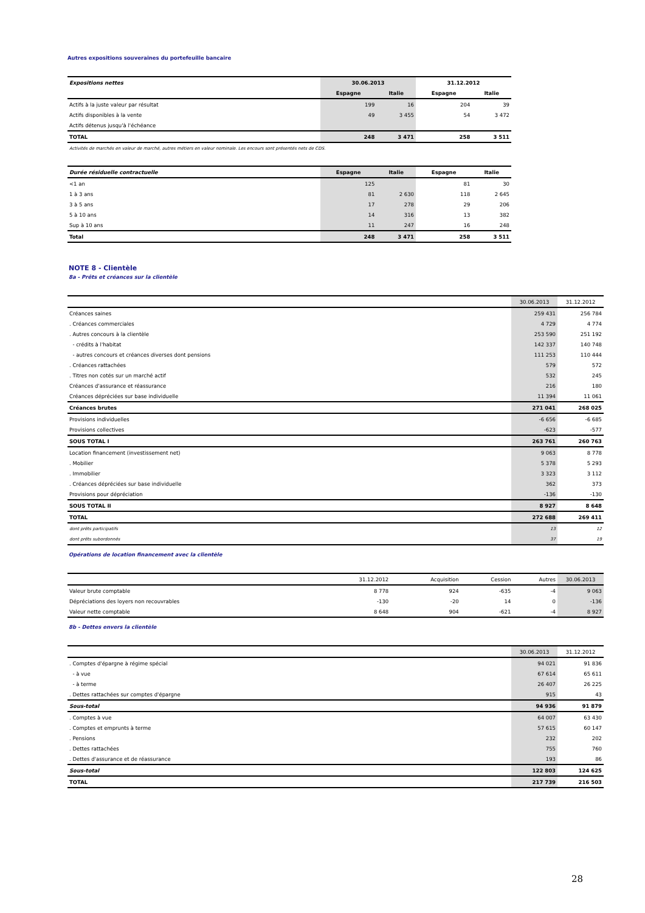Autres expositions souveraines du portefeuille bancaire
| Expositions nettes | 30.06.2013 | | 31.12.2012 | |
| --- | --- | --- | --- | --- |
| | Espagne | Italie | Espagne | Italie |
| Actifs à la juste valeur par résultat | 199 | 16 | 204 | 39 |
| Actifs disponibles à la vente | 49 | 3 455 | 54 | 3 472 |
| Actifs détenus jusqu'à l'échéance | | | | |
| TOTAL | 248 | 3 471 | 258 | 3 511 |
| Activités de marchés en valeur de marché, autres métiers en valeur nominale. Les encours sont présentés nets de CDS. | | | | |
| Durée résiduelle contractuelle | Espagne | Italie | Espagne | Italie |
| --- | --- | --- | --- | --- |
| <1 an | 125 | | 81 | 30 |
| 1 à 3 ans | 81 | 2 630 | 118 | 2 645 |
| 3 à 5 ans | 17 | 278 | 29 | 206 |
| 5 à 10 ans | 14 | 316 | 13 | 382 |
| Sup à 10 ans | 11 | 247 | 16 | 248 |
| Total | 248 | 3 471 | 258 | 3 511 |
NOTE 8 - Clientèle
8a - Prêts et créances sur la clientèle
| | 30.06.2013 | 31.12.2012 |
| Créances saines | 259 431 | 256 784 |
| . Créances commerciales | 4 729 | 4 774 |
| . Autres concours à la clientèle | 253 590 | 251 192 |
| - crédits à l'habitat | 142 337 | 140 748 |
| - autres concours et créances diverses dont pensions | 111 253 | 110 444 |
| . Créances rattachées | 579 | 572 |
| . Titres non cotés sur un marché actif | 532 | 245 |
| Créances d'assurance et réassurance | 216 | 180 |
| Créances dépréciées sur base individuelle | 11 394 | 11 061 |
| Créances brutes | 271 041 | 268 025 |
| Provisions individuelles | -6 656 | -6 685 |
| Provisions collectives | -623 | -577 |
| SOUS TOTAL I | 263 761 | 260 763 |
| Location financement (investissement net) | 9 063 | 8 778 |
| . Mobilier | 5 378 | 5 293 |
| . Immobilier | 3 323 | 3 112 |
| . Créances dépréciées sur base individuelle | 362 | 373 |
| Provisions pour dépréciation | -136 | -130 |
| SOUS TOTAL II | 8 927 | 8 648 |
| TOTAL | 272 688 | 269 411 |
| dont prêts participatifs | 13 | 12 |
| dont prêts subordonnés | 37 | 19 |
Opérations de location financement avec la clientèle
| | 31.12.2012 | Acquisition | Cession | Autres | 30.06.2013 |
| Valeur brute comptable | 8 778 | 924 | -635 | -4 | 9 063 |
| Dépréciations des loyers non recouvrables | -130 | -20 | 14 | 0 | -136 |
| Valeur nette comptable | 8 648 | 904 | -621 | -4 | 8 927 |
8b - Dettes envers la clientèle
| | 30.06.2013 | 31.12.2012 |
| . Comptes d'épargne à régime spécial | 94 021 | 91 836 |
| - à vue | 67 614 | 65 611 |
| - à terme | 26 407 | 26 225 |
| . Dettes rattachées sur comptes d'épargne | 915 | 43 |
| Sous-total | 94 936 | 91 879 |
| . Comptes à vue | 64 007 | 63 430 |
| . Comptes et emprunts à terme | 57 615 | 60 147 |
| . Pensions | 232 | 202 |
| . Dettes rattachées | 755 | 760 |
| . Dettes d'assurance et de réassurance | 193 | 86 |
| Sous-total | 122 803 | 124 625 |
| TOTAL | 217 739 | 216 503 |
28